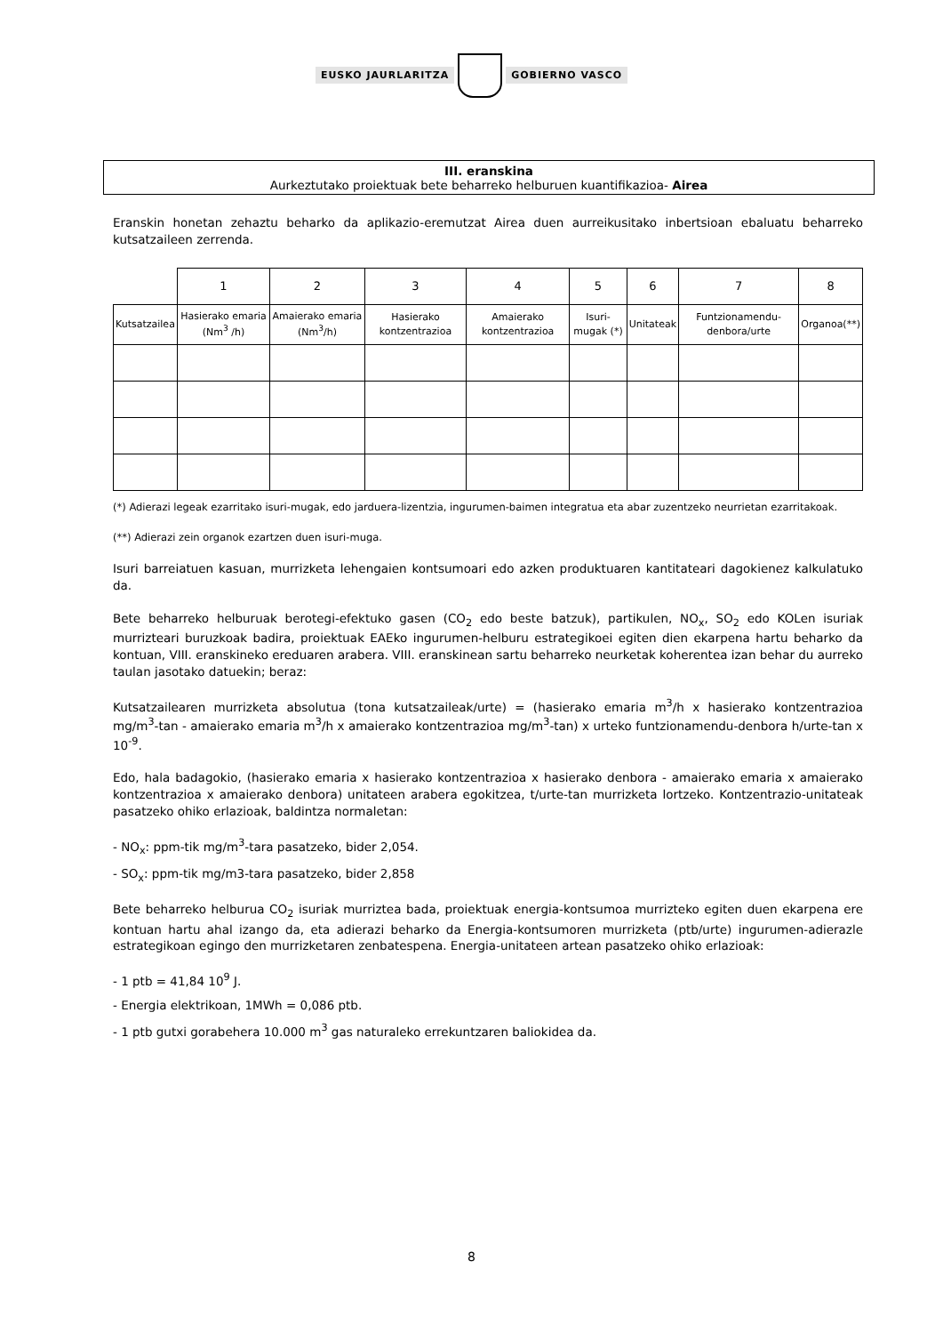EUSKO JAURLARITZA GOBIERNO VASCO
III. eranskina
Aurkeztutako proiektuak bete beharreko helburuen kuantifikazioa- Airea
Eranskin honetan zehaztu beharko da aplikazio-eremutzat Airea duen aurreikusitako inbertsioan ebaluatu beharreko kutsatzaileen zerrenda.
| | 1 | 2 | 3 | 4 | 5 | 6 | 7 | 8 |
| --- | --- | --- | --- | --- | --- | --- | --- | --- |
| Kutsatzailea | Hasierako emaria (Nm<sup>3</sup> /h) | Amaierako emaria (Nm<sup>3</sup>/h) | Hasierako kontzentrazioa | Amaierako kontzentrazioa | Isuri-mugak (*) | Unitateak | Funtzionamendu-denbora/urte | Organoa(**) |
(*) Adierazi legeak ezarritako isuri-mugak, edo jarduera-lizentzia, ingurumen-baimen integratua eta abar zuzentzeko neurrietan ezarritakoak.
(**) Adierazi zein organok ezartzen duen isuri-muga.
Isuri barreiatuen kasuan, murrizketa lehengaien kontsumoari edo azken produktuaren kantitateari dagokienez kalkulatuko da.
Bete beharreko helburuak berotegi-efektuko gasen (CO<sub>2</sub> edo beste batzuk), partikulen, NO<sub>x</sub>, SO<sub>2</sub> edo KOLen isuriak murrizteari buruzkoak badira, proiektuak EAEko ingurumen-helburu estrategikoei egiten dien ekarpena hartu beharko da kontuan, VIII. eranskineko ereduaren arabera. VIII. eranskinean sartu beharreko neurketak koherentea izan behar du aurreko taulan jasotako datuekin; beraz:
Kutsatzailearen murrizketa absolutua (tona kutsatzaileak/urte) = (hasierako emaria m<sup>3</sup>/h x hasierako kontzentrazioa mg/m<sup>3</sup>-tan - amaierako emaria m<sup>3</sup>/h x amaierako kontzentrazioa mg/m<sup>3</sup>-tan) x urteko funtzionamendu-denbora h/urte-tan x 10<sup>-9</sup>.
Edo, hala badagokio, (hasierako emaria x hasierako kontzentrazioa x hasierako denbora - amaierako emaria x amaierako kontzentrazioa x amaierako denbora) unitateen arabera egokitzea, t/urte-tan murrizketa lortzeko. Kontzentrazio-unitateak pasatzeko ohiko erlazioak, baldintza normaletan:
- NO<sub>x</sub>: ppm-tik mg/m<sup>3</sup>-tara pasatzeko, bider 2,054.
- SO<sub>x</sub>: ppm-tik mg/m3-tara pasatzeko, bider 2,858
Bete beharreko helburua CO<sub>2</sub> isuriak murriztea bada, proiektuak energia-kontsumoa murrizteko egiten duen ekarpena ere kontuan hartu ahal izango da, eta adierazi beharko da Energia-kontsumoren murrizketa (ptb/urte) ingurumen-adierazle estrategikoan egingo den murrizketaren zenbatespena. Energia-unitateen artean pasatzeko ohiko erlazioak:
- 1 ptb = 41,84 10<sup>9</sup> J.
- Energia elektrikoan, 1MWh = 0,086 ptb.
- 1 ptb gutxi gorabehera 10.000 m<sup>3</sup> gas naturaleko errekuntzaren baliokidea da.
8